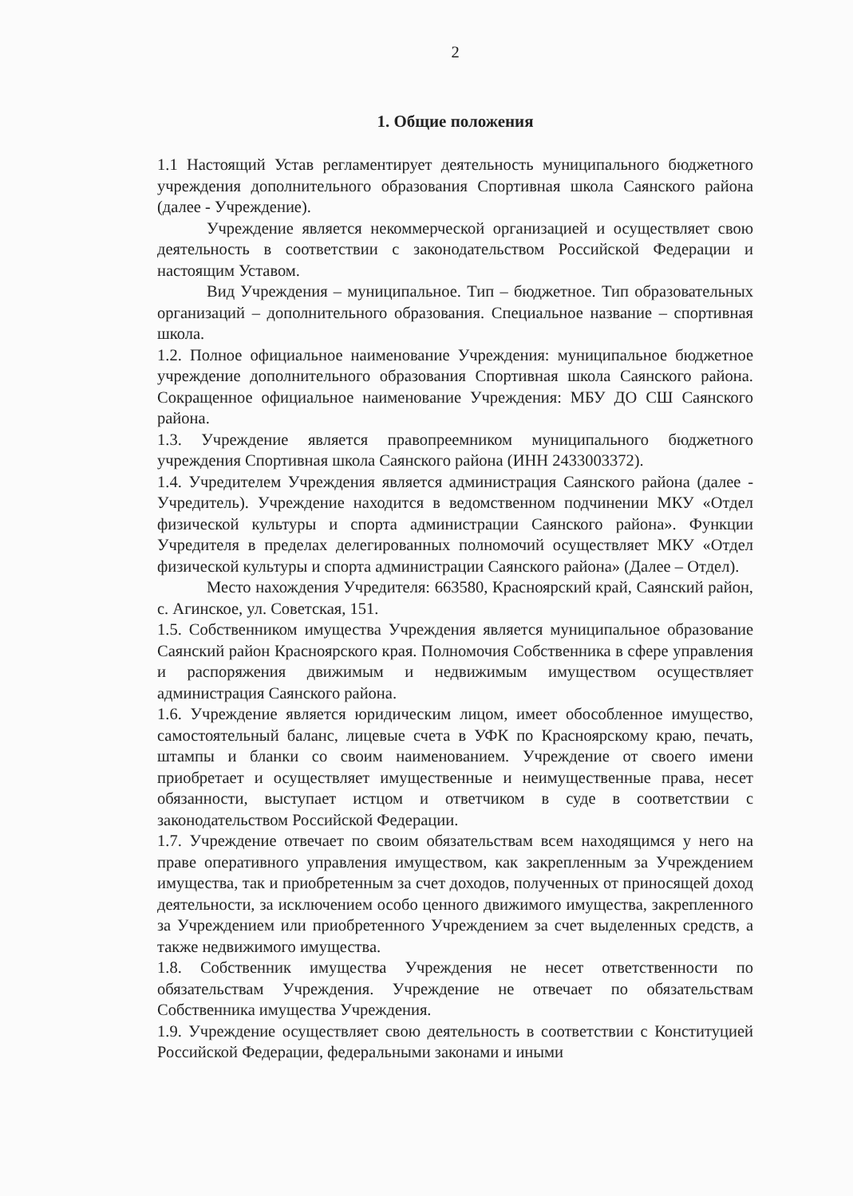2
1. Общие положения
1.1 Настоящий Устав регламентирует деятельность муниципального бюджетного учреждения дополнительного образования Спортивная школа Саянского района (далее - Учреждение).
Учреждение является некоммерческой организацией и осуществляет свою деятельность в соответствии с законодательством Российской Федерации и настоящим Уставом.
Вид Учреждения – муниципальное. Тип – бюджетное. Тип образовательных организаций – дополнительного образования. Специальное название – спортивная школа.
1.2. Полное официальное наименование Учреждения: муниципальное бюджетное учреждение дополнительного образования Спортивная школа Саянского района. Сокращенное официальное наименование Учреждения: МБУ ДО СШ Саянского района.
1.3. Учреждение является правопреемником муниципального бюджетного учреждения Спортивная школа Саянского района (ИНН 2433003372).
1.4. Учредителем Учреждения является администрация Саянского района (далее - Учредитель). Учреждение находится в ведомственном подчинении МКУ «Отдел физической культуры и спорта администрации Саянского района». Функции Учредителя в пределах делегированных полномочий осуществляет МКУ «Отдел физической культуры и спорта администрации Саянского района» (Далее – Отдел).
Место нахождения Учредителя: 663580, Красноярский край, Саянский район, с. Агинское, ул. Советская, 151.
1.5. Собственником имущества Учреждения является муниципальное образование Саянский район Красноярского края. Полномочия Собственника в сфере управления и распоряжения движимым и недвижимым имуществом осуществляет администрация Саянского района.
1.6. Учреждение является юридическим лицом, имеет обособленное имущество, самостоятельный баланс, лицевые счета в УФК по Красноярскому краю, печать, штампы и бланки со своим наименованием. Учреждение от своего имени приобретает и осуществляет имущественные и неимущественные права, несет обязанности, выступает истцом и ответчиком в суде в соответствии с законодательством Российской Федерации.
1.7. Учреждение отвечает по своим обязательствам всем находящимся у него на праве оперативного управления имуществом, как закрепленным за Учреждением имущества, так и приобретенным за счет доходов, полученных от приносящей доход деятельности, за исключением особо ценного движимого имущества, закрепленного за Учреждением или приобретенного Учреждением за счет выделенных средств, а также недвижимого имущества.
1.8. Собственник имущества Учреждения не несет ответственности по обязательствам Учреждения. Учреждение не отвечает по обязательствам Собственника имущества Учреждения.
1.9. Учреждение осуществляет свою деятельность в соответствии с Конституцией Российской Федерации, федеральными законами и иными